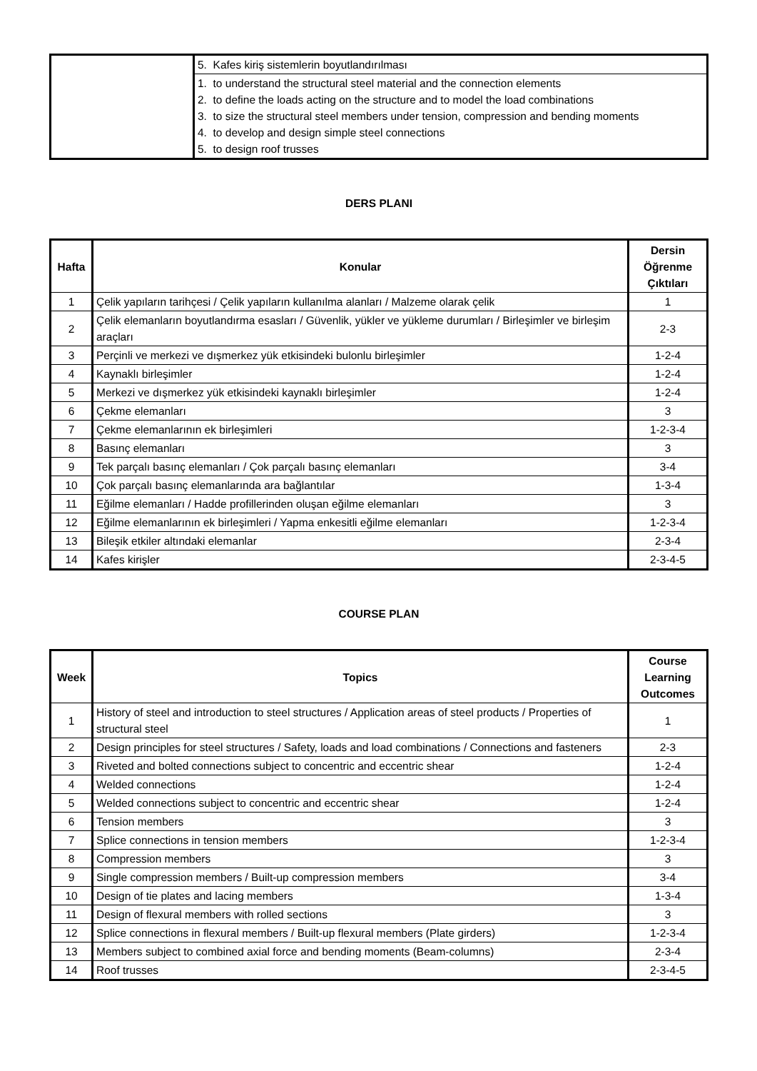| | 5. Kafes kiriş sistemlerin boyutlandırılması |
| | 1. to understand the structural steel material and the connection elements 2. to define the loads acting on the structure and to model the load combinations 3. to size the structural steel members under tension, compression and bending moments 4. to develop and design simple steel connections 5. to design roof trusses |
DERS PLANI
| Hafta | Konular | Dersin Öğrenme Çıktıları |
| --- | --- | --- |
| 1 | Çelik yapıların tarihçesi / Çelik yapıların kullanılma alanları / Malzeme olarak çelik | 1 |
| 2 | Çelik elemanların boyutlandırma esasları / Güvenlik, yükler ve yükleme durumları / Birleşimler ve birleşim araçları | 2-3 |
| 3 | Perçinli ve merkezi ve dışmerkez yük etkisindeki bulonlu birleşimler | 1-2-4 |
| 4 | Kaynaklı birleşimler | 1-2-4 |
| 5 | Merkezi ve dışmerkez yük etkisindeki kaynaklı birleşimler | 1-2-4 |
| 6 | Çekme elemanları | 3 |
| 7 | Çekme elemanlarının ek birleşimleri | 1-2-3-4 |
| 8 | Basınç elemanları | 3 |
| 9 | Tek parçalı basınç elemanları / Çok parçalı basınç elemanları | 3-4 |
| 10 | Çok parçalı basınç elemanlarında ara bağlantılar | 1-3-4 |
| 11 | Eğilme elemanları / Hadde profillerinden oluşan eğilme elemanları | 3 |
| 12 | Eğilme elemanlarının ek birleşimleri / Yapma enkesitli eğilme elemanları | 1-2-3-4 |
| 13 | Bileşik etkiler altındaki elemanlar | 2-3-4 |
| 14 | Kafes kirişler | 2-3-4-5 |
COURSE PLAN
| Week | Topics | Course Learning Outcomes |
| --- | --- | --- |
| 1 | History of steel and introduction to steel structures / Application areas of steel products / Properties of structural steel | 1 |
| 2 | Design principles for steel structures / Safety, loads and load combinations / Connections and fasteners | 2-3 |
| 3 | Riveted and bolted connections subject to concentric and eccentric shear | 1-2-4 |
| 4 | Welded connections | 1-2-4 |
| 5 | Welded connections subject to concentric and eccentric shear | 1-2-4 |
| 6 | Tension members | 3 |
| 7 | Splice connections in tension members | 1-2-3-4 |
| 8 | Compression members | 3 |
| 9 | Single compression members / Built-up compression members | 3-4 |
| 10 | Design of tie plates and lacing members | 1-3-4 |
| 11 | Design of flexural members with rolled sections | 3 |
| 12 | Splice connections in flexural members / Built-up flexural members (Plate girders) | 1-2-3-4 |
| 13 | Members subject to combined axial force and bending moments (Beam-columns) | 2-3-4 |
| 14 | Roof trusses | 2-3-4-5 |